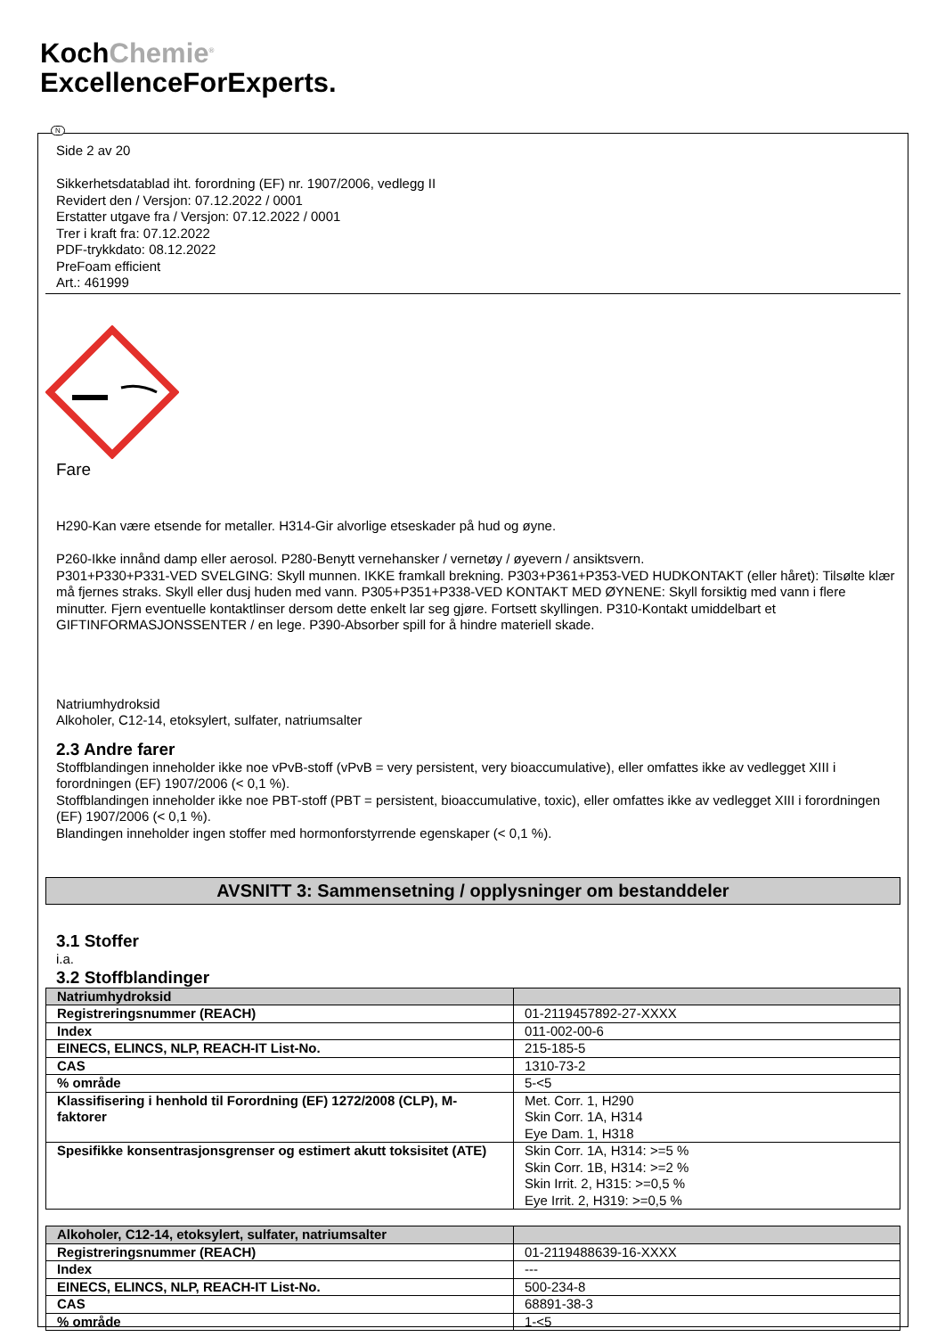KochChemie<sup>®</sup>
ExcellenceForExperts.
N
Side 2 av 20
Sikkerhetsdatablad iht. forordning (EF) nr. 1907/2006, vedlegg II
Revidert den / Versjon: 07.12.2022 / 0001
Erstatter utgave fra / Versjon: 07.12.2022 / 0001
Trer i kraft fra: 07.12.2022
PDF-trykkdato: 08.12.2022
PreFoam efficient
Art.: 461999
Fare
H290-Kan være etsende for metaller. H314-Gir alvorlige etseskader på hud og øyne.
P260-Ikke innånd damp eller aerosol. P280-Benytt vernehansker / vernetøy / øyevern / ansiktsvern.
P301+P330+P331-VED SVELGING: Skyll munnen. IKKE framkall brekning. P303+P361+P353-VED HUDKONTAKT (eller håret): Tilsølte klær må fjernes straks. Skyll eller dusj huden med vann. P305+P351+P338-VED KONTAKT MED ØYNENE: Skyll forsiktig med vann i flere minutter. Fjern eventuelle kontaktlinser dersom dette enkelt lar seg gjøre. Fortsett skyllingen. P310-Kontakt umiddelbart et GIFTINFORMASJONSSENTER / en lege. P390-Absorber spill for å hindre materiell skade.
Natriumhydroksid
Alkoholer, C12-14, etoksylert, sulfater, natriumsalter
2.3 Andre farer
Stoffblandingen inneholder ikke noe vPvB-stoff (vPvB = very persistent, very bioaccumulative), eller omfattes ikke av vedlegget XIII i forordningen (EF) 1907/2006 (< 0,1 %).
Stoffblandingen inneholder ikke noe PBT-stoff (PBT = persistent, bioaccumulative, toxic), eller omfattes ikke av vedlegget XIII i forordningen (EF) 1907/2006 (< 0,1 %).
Blandingen inneholder ingen stoffer med hormonforstyrrende egenskaper (< 0,1 %).
AVSNITT 3: Sammensetning / opplysninger om bestanddeler
3.1 Stoffer
i.a.
3.2 Stoffblandinger
| Natriumhydroksid | |
| --- | --- |
| Registreringsnummer (REACH) | 01-2119457892-27-XXXX |
| Index | 011-002-00-6 |
| EINECS, ELINCS, NLP, REACH-IT List-No. | 215-185-5 |
| CAS | 1310-73-2 |
| % område | 5-<5 |
| Klassifisering i henhold til Forordning (EF) 1272/2008 (CLP), M-faktorer | Met. Corr. 1, H290 Skin Corr. 1A, H314 Eye Dam. 1, H318 |
| Spesifikke konsentrasjonsgrenser og estimert akutt toksisitet (ATE) | Skin Corr. 1A, H314: >=5 % Skin Corr. 1B, H314: >=2 % Skin Irrit. 2, H315: >=0,5 % Eye Irrit. 2, H319: >=0,5 % |
| Alkoholer, C12-14, etoksylert, sulfater, natriumsalter | |
| --- | --- |
| Registreringsnummer (REACH) | 01-2119488639-16-XXXX |
| Index | --- |
| EINECS, ELINCS, NLP, REACH-IT List-No. | 500-234-8 |
| CAS | 68891-38-3 |
| % område | 1-<5 |